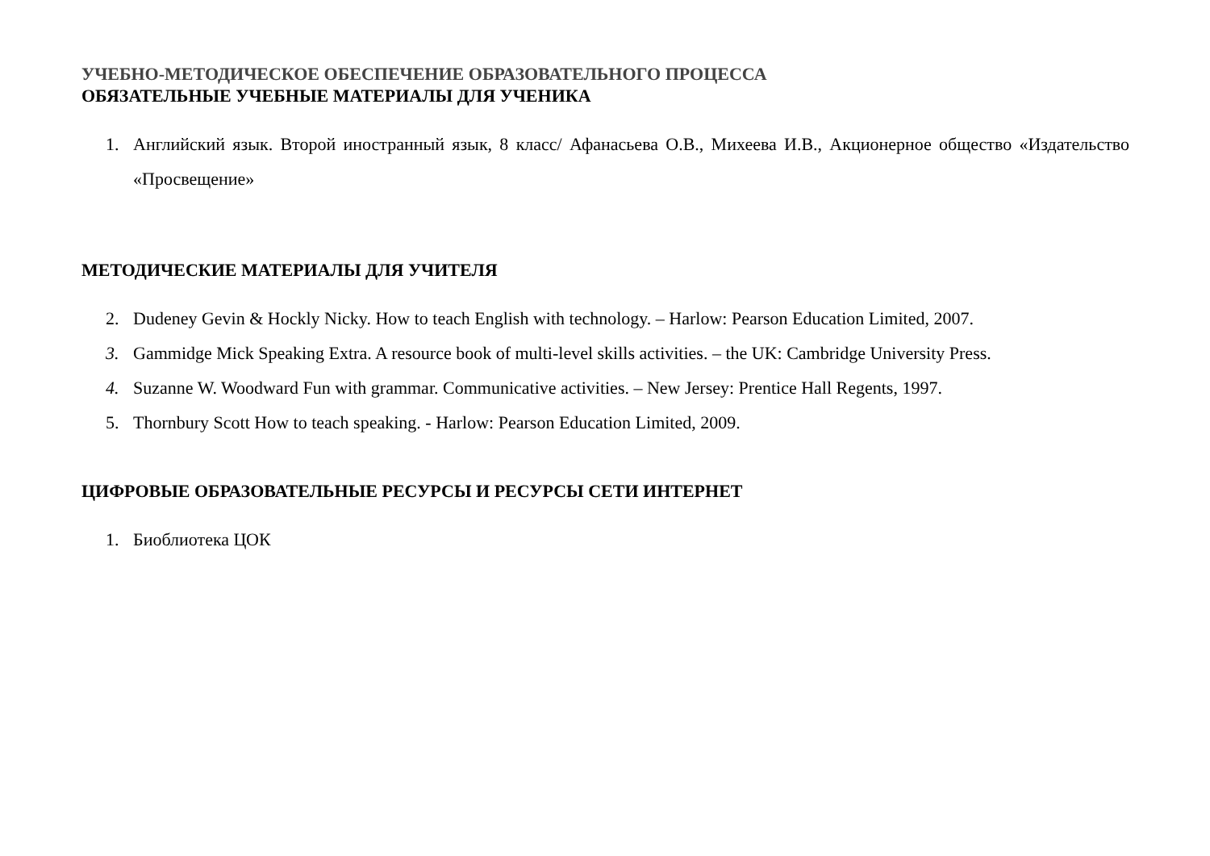УЧЕБНО-МЕТОДИЧЕСКОЕ ОБЕСПЕЧЕНИЕ ОБРАЗОВАТЕЛЬНОГО ПРОЦЕССА
ОБЯЗАТЕЛЬНЫЕ УЧЕБНЫЕ МАТЕРИАЛЫ ДЛЯ УЧЕНИКА
1. Английский язык. Второй иностранный язык, 8 класс/ Афанасьева О.В., Михеева И.В., Акционерное общество «Издательство «Просвещение»
МЕТОДИЧЕСКИЕ МАТЕРИАЛЫ ДЛЯ УЧИТЕЛЯ
2. Dudeney Gevin & Hockly Nicky. How to teach English with technology. – Harlow: Pearson Education Limited, 2007.
3. Gammidge Mick Speaking Extra. A resource book of multi-level skills activities. – the UK: Cambridge University Press.
4. Suzanne W. Woodward Fun with grammar. Communicative activities. – New Jersey: Prentice Hall Regents, 1997.
5. Thornbury Scott How to teach speaking. - Harlow: Pearson Education Limited, 2009.
ЦИФРОВЫЕ ОБРАЗОВАТЕЛЬНЫЕ РЕСУРСЫ И РЕСУРСЫ СЕТИ ИНТЕРНЕТ
1. Биоблиотека ЦОК